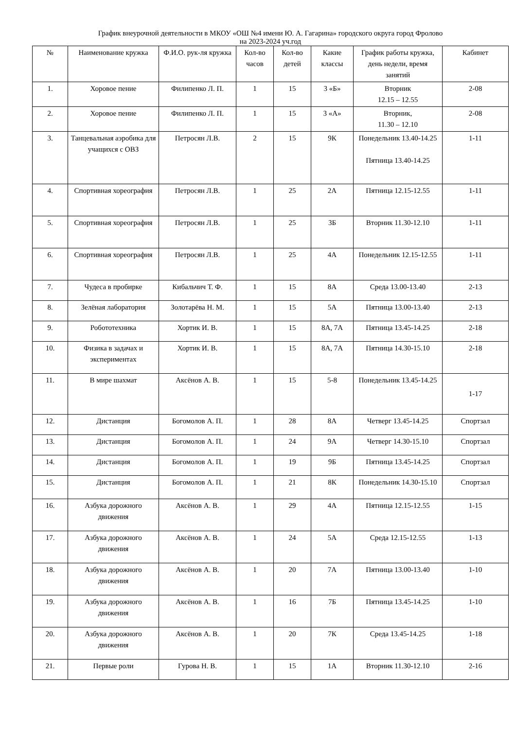График внеурочной деятельности в МКОУ «ОШ №4 имени Ю. А. Гагарина» городского округа город Фролово
на 2023-2024 уч.год
| № | Наименование кружка | Ф.И.О. рук-ля кружка | Кол-во часов | Кол-во детей | Какие классы | График работы кружка, день недели, время занятий | Кабинет |
| --- | --- | --- | --- | --- | --- | --- | --- |
| 1. | Хоровое пение | Филипенко Л. П. | 1 | 15 | 3 «Б» | Вторник 12.15 – 12.55 | 2-08 |
| 2. | Хоровое пение | Филипенко Л. П. | 1 | 15 | 3 «А» | Вторник, 11.30 – 12.10 | 2-08 |
| 3. | Танцевальная аэробика для учащихся с ОВЗ | Петросян Л.В. | 2 | 15 | 9К | Понедельник 13.40-14.25 Пятница 13.40-14.25 | 1-11 |
| 4. | Спортивная хореография | Петросян Л.В. | 1 | 25 | 2А | Пятница 12.15-12.55 | 1-11 |
| 5. | Спортивная хореография | Петросян Л.В. | 1 | 25 | 3Б | Вторник 11.30-12.10 | 1-11 |
| 6. | Спортивная хореография | Петросян Л.В. | 1 | 25 | 4А | Понедельник 12.15-12.55 | 1-11 |
| 7. | Чудеса в пробирке | Кибальчич Т. Ф. | 1 | 15 | 8А | Среда 13.00-13.40 | 2-13 |
| 8. | Зелёная лаборатория | Золотарёва Н. М. | 1 | 15 | 5А | Пятница 13.00-13.40 | 2-13 |
| 9. | Робототехника | Хортик И. В. | 1 | 15 | 8А, 7А | Пятница 13.45-14.25 | 2-18 |
| 10. | Физика в задачах и экспериментах | Хортик И. В. | 1 | 15 | 8А, 7А | Пятница 14.30-15.10 | 2-18 |
| 11. | В мире шахмат | Аксёнов А. В. | 1 | 15 | 5-8 | Понедельник 13.45-14.25 | 1-17 |
| 12. | Дистанция | Богомолов А. П. | 1 | 28 | 8А | Четверг 13.45-14.25 | Спортзал |
| 13. | Дистанция | Богомолов А. П. | 1 | 24 | 9А | Четверг 14.30-15.10 | Спортзал |
| 14. | Дистанция | Богомолов А. П. | 1 | 19 | 9Б | Пятница 13.45-14.25 | Спортзал |
| 15. | Дистанция | Богомолов А. П. | 1 | 21 | 8К | Понедельник 14.30-15.10 | Спортзал |
| 16. | Азбука дорожного движения | Аксёнов А. В. | 1 | 29 | 4А | Пятница 12.15-12.55 | 1-15 |
| 17. | Азбука дорожного движения | Аксёнов А. В. | 1 | 24 | 5А | Среда 12.15-12.55 | 1-13 |
| 18. | Азбука дорожного движения | Аксёнов А. В. | 1 | 20 | 7А | Пятница 13.00-13.40 | 1-10 |
| 19. | Азбука дорожного движения | Аксёнов А. В. | 1 | 16 | 7Б | Пятница 13.45-14.25 | 1-10 |
| 20. | Азбука дорожного движения | Аксёнов А. В. | 1 | 20 | 7К | Среда 13.45-14.25 | 1-18 |
| 21. | Первые роли | Гурова Н. В. | 1 | 15 | 1А | Вторник 11.30-12.10 | 2-16 |